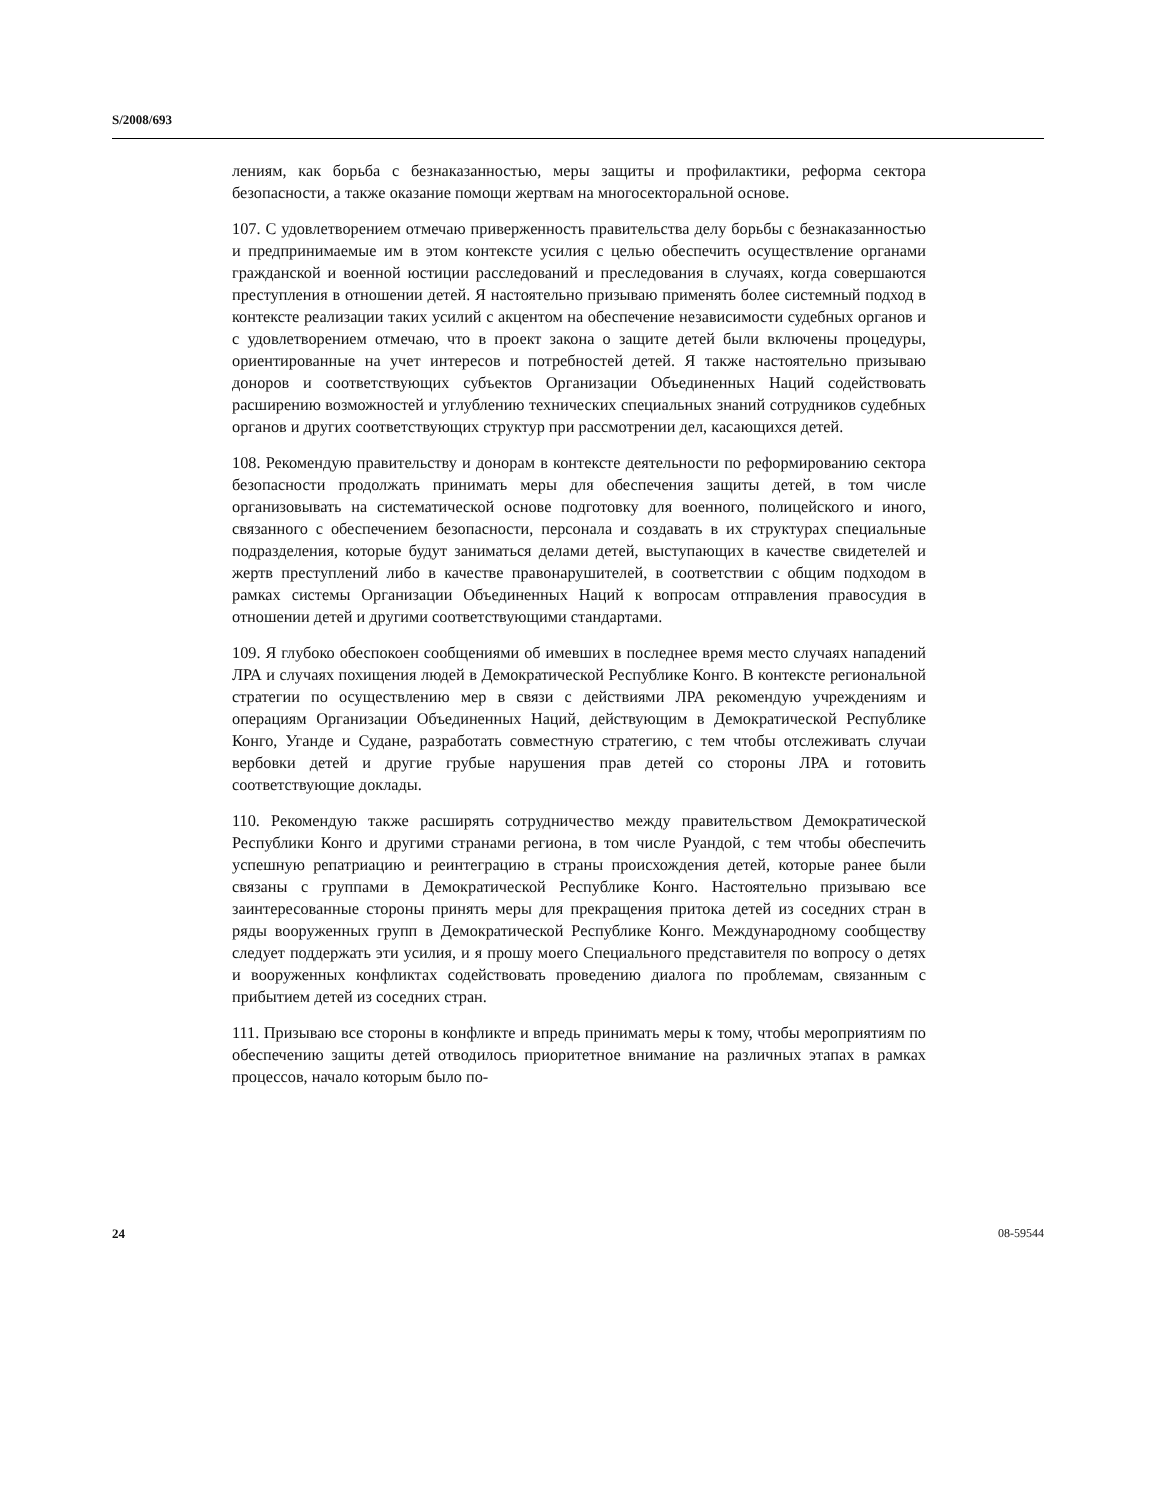S/2008/693
лениям, как борьба с безнаказанностью, меры защиты и профилактики, реформа сектора безопасности, а также оказание помощи жертвам на многосекторальной основе.
107. С удовлетворением отмечаю приверженность правительства делу борьбы с безнаказанностью и предпринимаемые им в этом контексте усилия с целью обеспечить осуществление органами гражданской и военной юстиции расследований и преследования в случаях, когда совершаются преступления в отношении детей. Я настоятельно призываю применять более системный подход в контексте реализации таких усилий с акцентом на обеспечение независимости судебных органов и с удовлетворением отмечаю, что в проект закона о защите детей были включены процедуры, ориентированные на учет интересов и потребностей детей. Я также настоятельно призываю доноров и соответствующих субъектов Организации Объединенных Наций содействовать расширению возможностей и углублению технических специальных знаний сотрудников судебных органов и других соответствующих структур при рассмотрении дел, касающихся детей.
108. Рекомендую правительству и донорам в контексте деятельности по реформированию сектора безопасности продолжать принимать меры для обеспечения защиты детей, в том числе организовывать на систематической основе подготовку для военного, полицейского и иного, связанного с обеспечением безопасности, персонала и создавать в их структурах специальные подразделения, которые будут заниматься делами детей, выступающих в качестве свидетелей и жертв преступлений либо в качестве правонарушителей, в соответствии с общим подходом в рамках системы Организации Объединенных Наций к вопросам отправления правосудия в отношении детей и другими соответствующими стандартами.
109. Я глубоко обеспокоен сообщениями об имевших в последнее время место случаях нападений ЛРА и случаях похищения людей в Демократической Республике Конго. В контексте региональной стратегии по осуществлению мер в связи с действиями ЛРА рекомендую учреждениям и операциям Организации Объединенных Наций, действующим в Демократической Республике Конго, Уганде и Судане, разработать совместную стратегию, с тем чтобы отслеживать случаи вербовки детей и другие грубые нарушения прав детей со стороны ЛРА и готовить соответствующие доклады.
110. Рекомендую также расширять сотрудничество между правительством Демократической Республики Конго и другими странами региона, в том числе Руандой, с тем чтобы обеспечить успешную репатриацию и реинтеграцию в страны происхождения детей, которые ранее были связаны с группами в Демократической Республике Конго. Настоятельно призываю все заинтересованные стороны принять меры для прекращения притока детей из соседних стран в ряды вооруженных групп в Демократической Республике Конго. Международному сообществу следует поддержать эти усилия, и я прошу моего Специального представителя по вопросу о детях и вооруженных конфликтах содействовать проведению диалога по проблемам, связанным с прибытием детей из соседних стран.
111. Призываю все стороны в конфликте и впредь принимать меры к тому, чтобы мероприятиям по обеспечению защиты детей отводилось приоритетное внимание на различных этапах в рамках процессов, начало которым было по-
24 08-59544